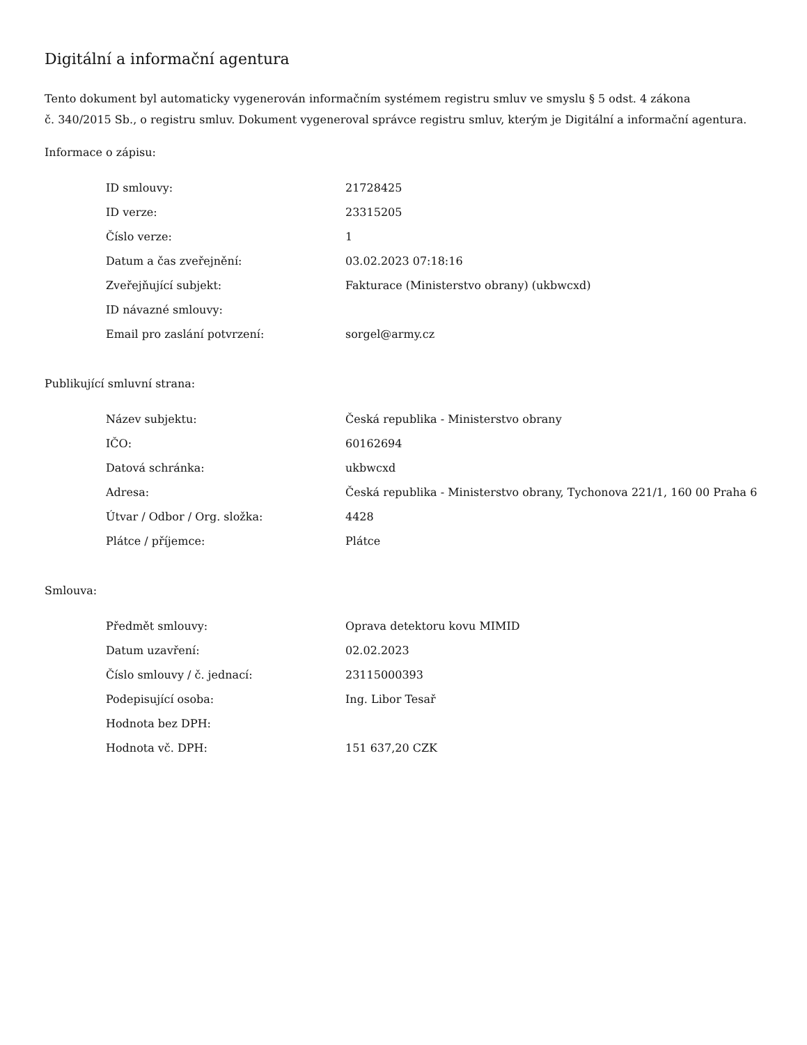Digitální a informační agentura
Tento dokument byl automaticky vygenerován informačním systémem registru smluv ve smyslu § 5 odst. 4 zákona
č. 340/2015 Sb., o registru smluv. Dokument vygeneroval správce registru smluv, kterým je Digitální a informační agentura.
Informace o zápisu:
| ID smlouvy: | 21728425 |
| ID verze: | 23315205 |
| Číslo verze: | 1 |
| Datum a čas zveřejnění: | 03.02.2023 07:18:16 |
| Zveřejňující subjekt: | Fakturace (Ministerstvo obrany) (ukbwcxd) |
| ID návazné smlouvy: | |
| Email pro zaslání potvrzení: | sorgel@army.cz |
Publikující smluvní strana:
| Název subjektu: | Česká republika - Ministerstvo obrany |
| IČO: | 60162694 |
| Datová schránka: | ukbwcxd |
| Adresa: | Česká republika - Ministerstvo obrany, Tychonova 221/1, 160 00 Praha 6 |
| Útvar / Odbor / Org. složka: | 4428 |
| Plátce / příjemce: | Plátce |
Smlouva:
| Předmět smlouvy: | Oprava detektoru kovu MIMID |
| Datum uzavření: | 02.02.2023 |
| Číslo smlouvy / č. jednací: | 23115000393 |
| Podepisující osoba: | Ing. Libor Tesař |
| Hodnota bez DPH: | |
| Hodnota vč. DPH: | 151 637,20 CZK |